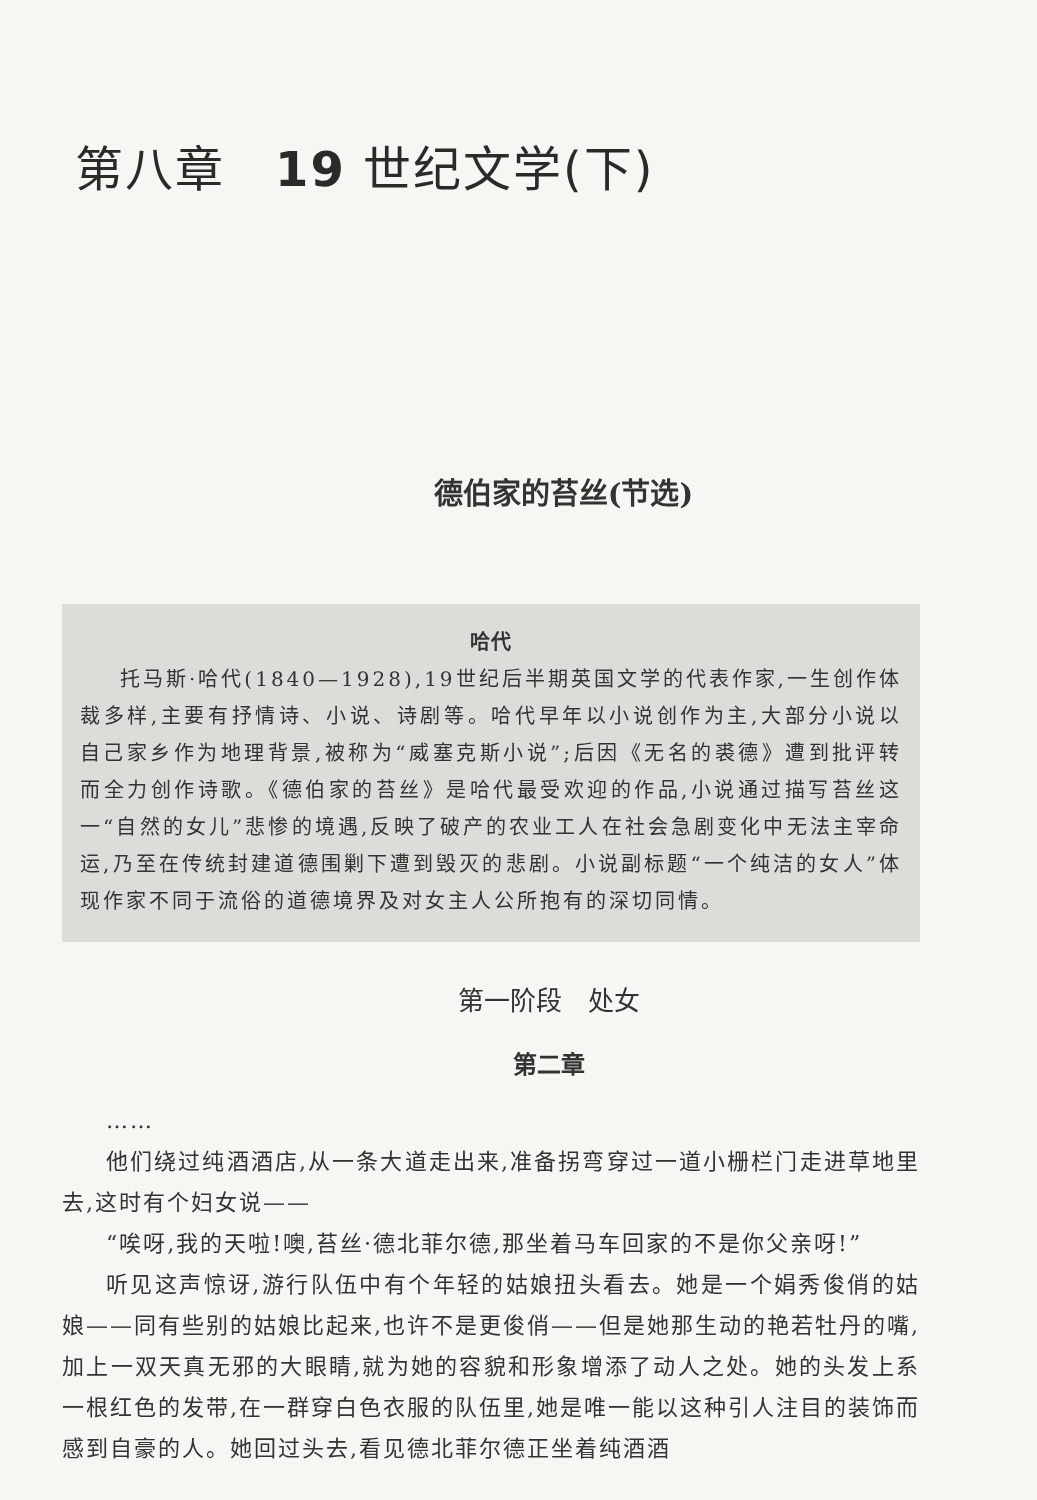第八章　19 世纪文学(下)
德伯家的苔丝(节选)
哈代
托马斯·哈代(1840—1928),19世纪后半期英国文学的代表作家,一生创作体裁多样,主要有抒情诗、小说、诗剧等。哈代早年以小说创作为主,大部分小说以自己家乡作为地理背景,被称为“威塞克斯小说”;后因《无名的裘德》遭到批评转而全力创作诗歌。《德伯家的苔丝》是哈代最受欢迎的作品,小说通过描写苔丝这一“自然的女儿”悲惨的境遇,反映了破产的农业工人在社会急剧变化中无法主宰命运,乃至在传统封建道德围剿下遭到毁灭的悲剧。小说副标题“一个纯洁的女人”体现作家不同于流俗的道德境界及对女主人公所抱有的深切同情。
第一阶段　处女
第二章
……
他们绕过纯酒酒店,从一条大道走出来,准备拐弯穿过一道小栅栏门走进草地里去,这时有个妇女说——
“唉呀,我的天啦!噢,苔丝·德北菲尔德,那坐着马车回家的不是你父亲呀!”
听见这声惊讶,游行队伍中有个年轻的姑娘扭头看去。她是一个娟秀俊俏的姑娘——同有些别的姑娘比起来,也许不是更俊俏——但是她那生动的艳若牡丹的嘴,加上一双天真无邪的大眼睛,就为她的容貌和形象增添了动人之处。她的头发上系一根红色的发带,在一群穿白色衣服的队伍里,她是唯一能以这种引人注目的装饰而感到自豪的人。她回过头去,看见德北菲尔德正坐着纯酒酒